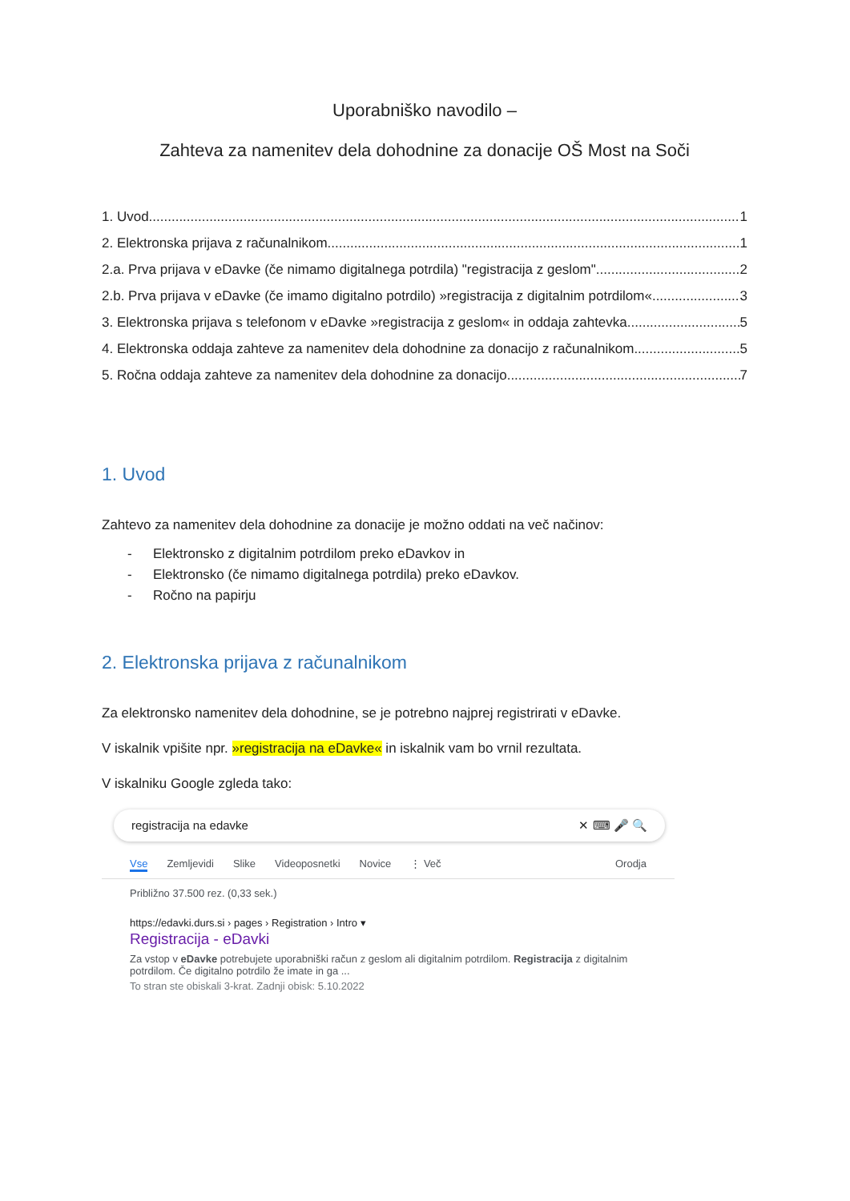Uporabniško navodilo –
Zahteva za namenitev dela dohodnine za donacije OŠ Most na Soči
1. Uvod 1
2. Elektronska prijava z računalnikom 1
2.a. Prva prijava v eDavke (če nimamo digitalnega potrdila) "registracija z geslom" 2
2.b. Prva prijava v eDavke (če imamo digitalno potrdilo) »registracija z digitalnim potrdilom« 3
3. Elektronska prijava s telefonom v eDavke »registracija z geslom« in oddaja zahtevka 5
4. Elektronska oddaja zahteve za namenitev dela dohodnine za donacijo z računalnikom 5
5. Ročna oddaja zahteve za namenitev dela dohodnine za donacijo 7
1. Uvod
Zahtevo za namenitev dela dohodnine za donacije je možno oddati na več načinov:
- Elektronsko z digitalnim potrdilom preko eDavkov in
- Elektronsko (če nimamo digitalnega potrdila) preko eDavkov.
- Ročno na papirju
2. Elektronska prijava z računalnikom
Za elektronsko namenitev dela dohodnine, se je potrebno najprej registrirati v eDavke.
V iskalnik vpišite npr. »registracija na eDavke« in iskalnik vam bo vrnil rezultata.
V iskalniku Google zgleda tako:
registracija na edavke ✕ ⌨ 🎤 🔍
Vse Zemljevidi Slike Videoposnetki Novice ⋮ Več Orodja
Približno 37.500 rez. (0,33 sek.)
https://edavki.durs.si › pages › Registration › Intro ▾
Registracija - eDavki
Za vstop v eDavke potrebujete uporabniški račun z geslom ali digitalnim potrdilom. Registracija z digitalnim potrdilom. Če digitalno potrdilo že imate in ga ...
To stran ste obiskali 3-krat. Zadnji obisk: 5.10.2022